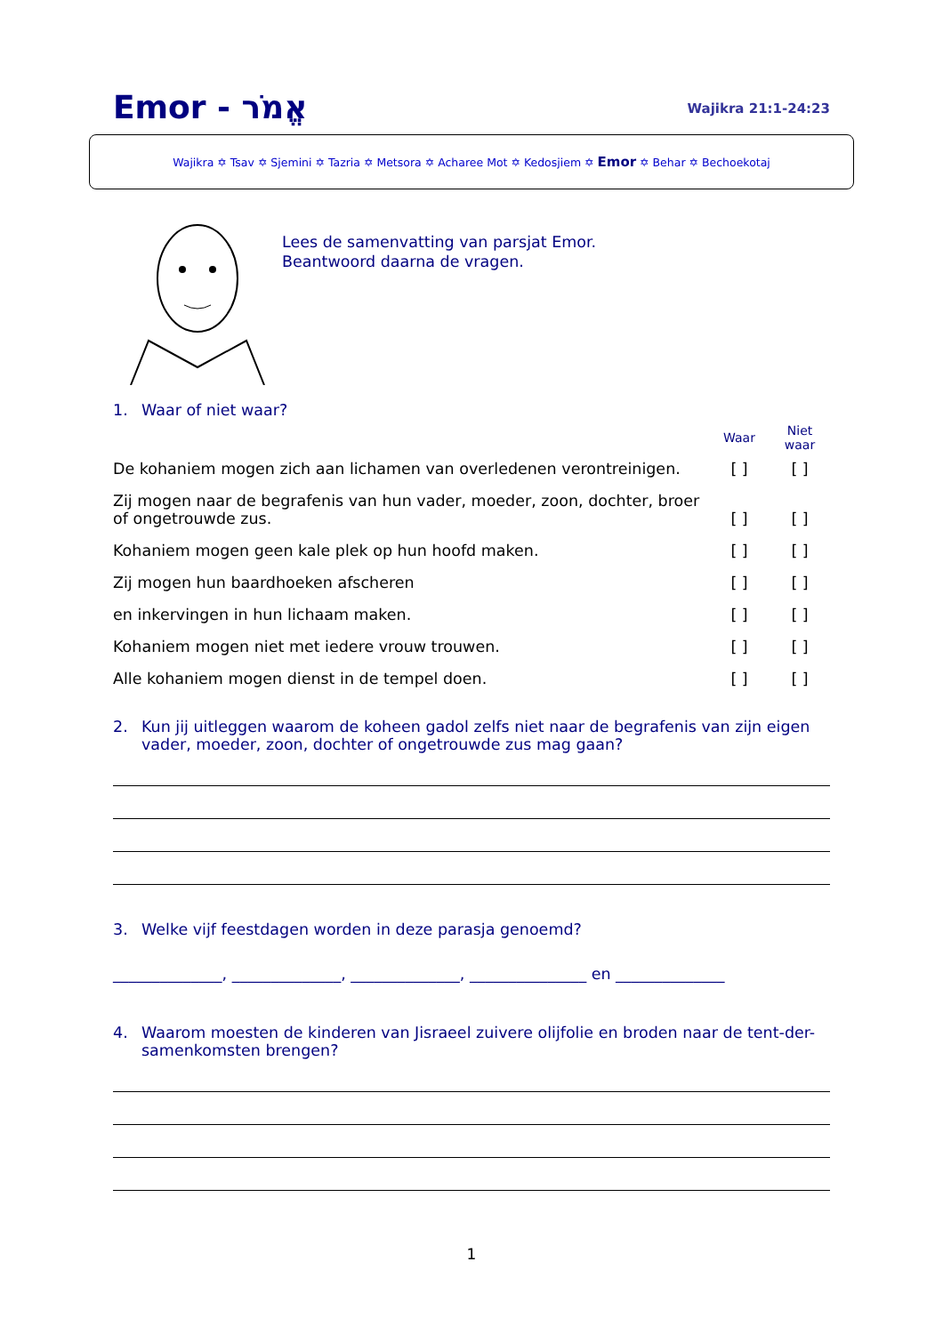Emor - אֱמֹר
Wajikra 21:1-24:23
Wajikra ✡ Tsav ✡ Sjemini ✡ Tazria ✡ Metsora ✡ Acharee Mot ✡ Kedosjiem ✡ Emor ✡ Behar ✡ Bechoekotaj
Lees de samenvatting van parsjat Emor.
Beantwoord daarna de vragen.
1. Waar of niet waar?
| | Waar | Niet waar |
| De kohaniem mogen zich aan lichamen van overledenen verontreinigen. | [ ] | [ ] |
| Zij mogen naar de begrafenis van hun vader, moeder, zoon, dochter, broer of ongetrouwde zus. | [ ] | [ ] |
| Kohaniem mogen geen kale plek op hun hoofd maken. | [ ] | [ ] |
| Zij mogen hun baardhoeken afscheren | [ ] | [ ] |
| en inkervingen in hun lichaam maken. | [ ] | [ ] |
| Kohaniem mogen niet met iedere vrouw trouwen. | [ ] | [ ] |
| Alle kohaniem mogen dienst in de tempel doen. | [ ] | [ ] |
2. Kun jij uitleggen waarom de koheen gadol zelfs niet naar de begrafenis van zijn eigen vader, moeder, zoon, dochter of ongetrouwde zus mag gaan?
3. Welke vijf feestdagen worden in deze parasja genoemd?
______________, ______________, ______________, _______________ en ______________
4. Waarom moesten de kinderen van Jisraeel zuivere olijfolie en broden naar de tent-der-samenkomsten brengen?
1